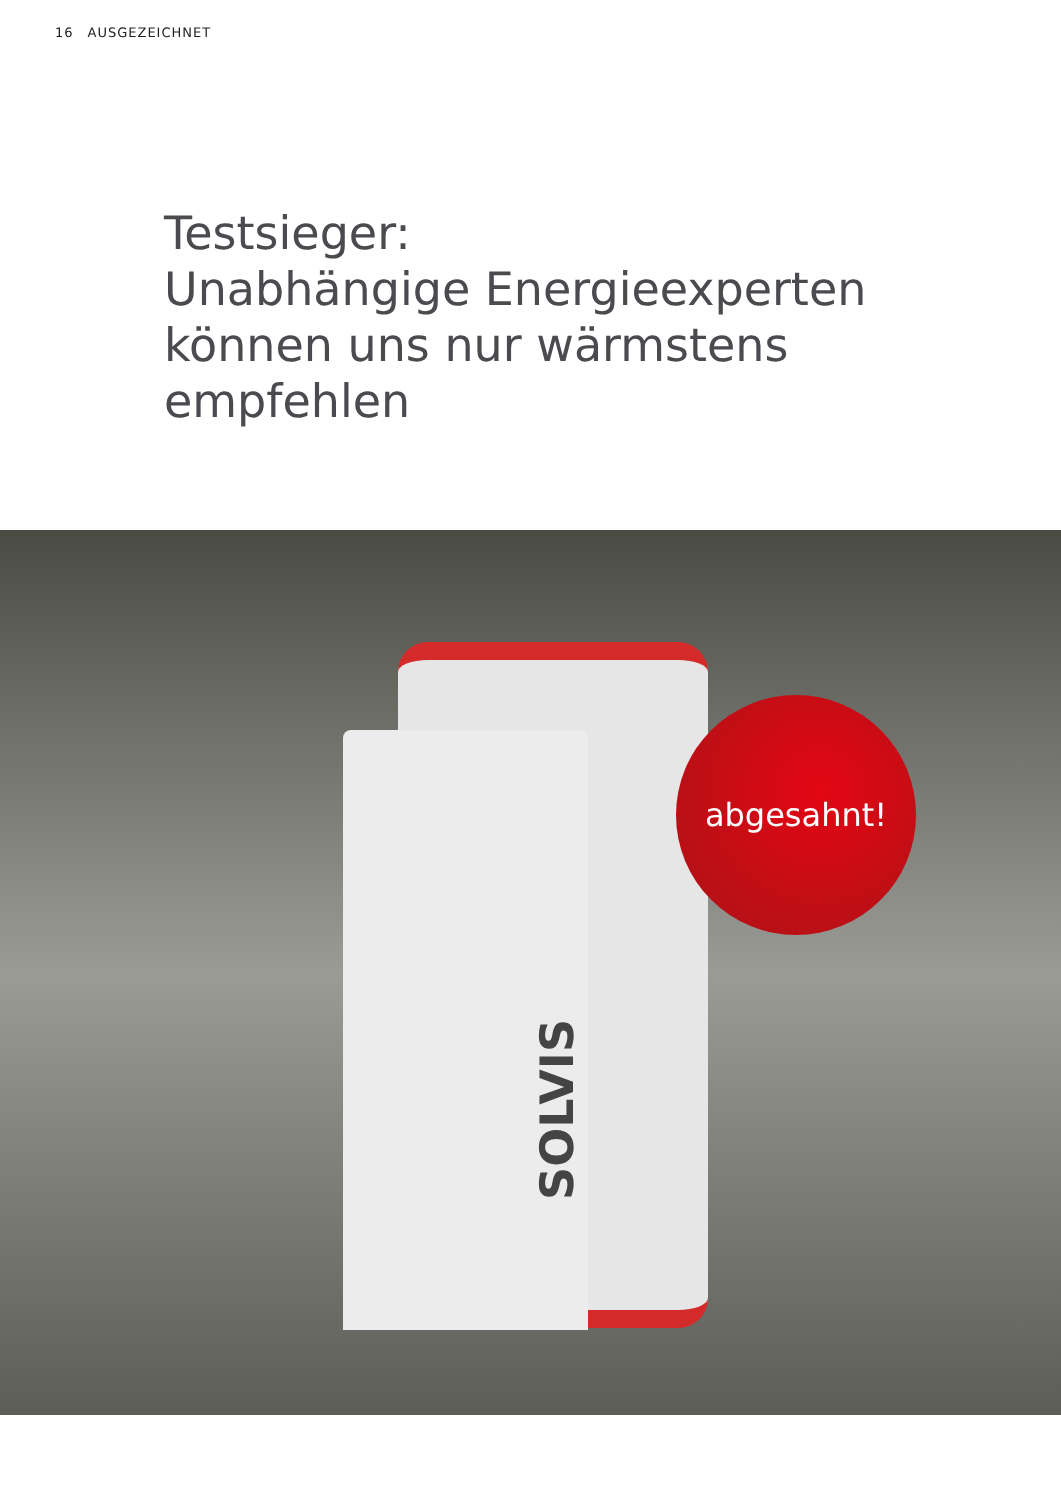16 AUSGEZEICHNET
Testsieger:
Unabhängige Energieexperten
können uns nur wärmstens
empfehlen
SOLVIS
abgesahnt!